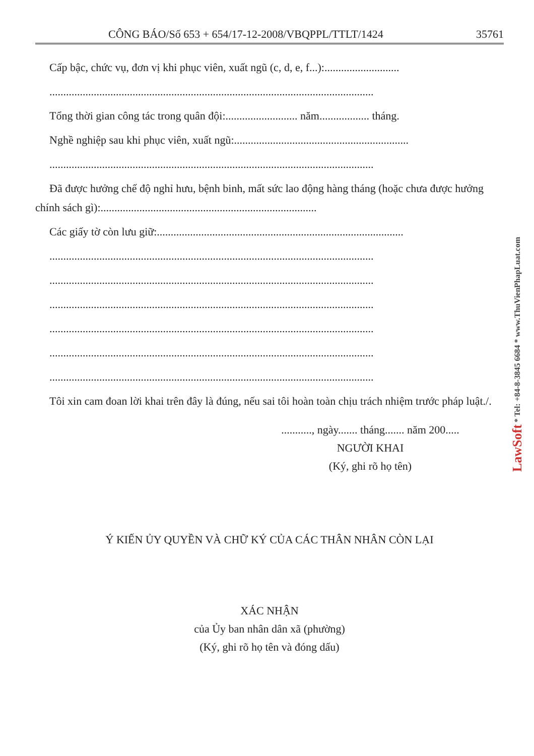CÔNG BÁO/Số 653 + 654/17-12-2008/VBQPPL/TTLT/1424 35761
Cấp bậc, chức vụ, đơn vị khi phục viên, xuất ngũ (c, d, e, f...):...........................
.....................................................................................................................
Tổng thời gian công tác trong quân đội:.......................... năm.................. tháng.
Nghề nghiệp sau khi phục viên, xuất ngũ:...............................................................
.....................................................................................................................
Đã được hưởng chế độ nghỉ hưu, bệnh binh, mất sức lao động hàng tháng (hoặc chưa được hưởng chính sách gì):..............................................................................
Các giấy tờ còn lưu giữ:.........................................................................................
.....................................................................................................................
.....................................................................................................................
.....................................................................................................................
.....................................................................................................................
.....................................................................................................................
.....................................................................................................................
Tôi xin cam đoan lời khai trên đây là đúng, nếu sai tôi hoàn toàn chịu trách nhiệm trước pháp luật./.
..........., ngày....... tháng....... năm 200.....
NGƯỜI KHAI
(Ký, ghi rõ họ tên)
Ý KIẾN ỦY QUYỀN VÀ CHỮ KÝ CỦA CÁC THÂN NHÂN CÒN LẠI
XÁC NHẬN
của Ủy ban nhân dân xã (phường)
(Ký, ghi rõ họ tên và đóng dấu)
LawSoft * Tel: +84-8-3845 6684 * www.ThuVienPhapLuat.com